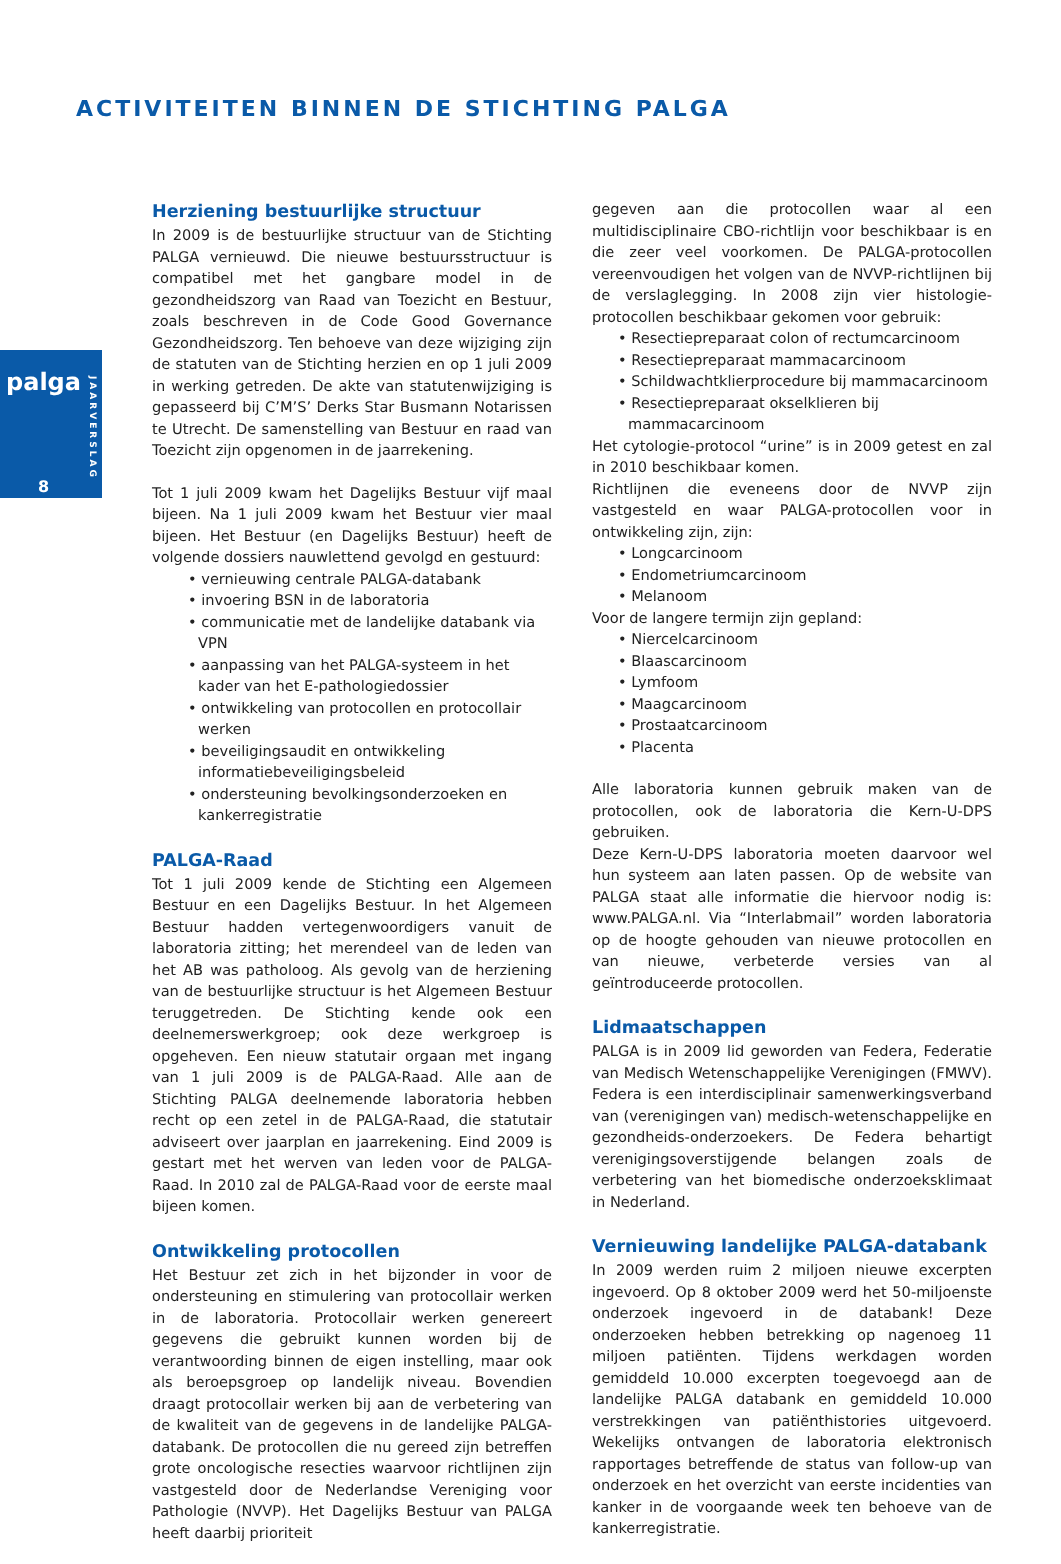ACTIVITEITEN BINNEN DE STICHTING PALGA
palga
JAARVERSLAG
8
Herziening bestuurlijke structuur
In 2009 is de bestuurlijke structuur van de Stichting PALGA vernieuwd. Die nieuwe bestuursstructuur is compatibel met het gangbare model in de gezondheidszorg van Raad van Toezicht en Bestuur, zoals beschreven in de Code Good Governance Gezondheidszorg. Ten behoeve van deze wijziging zijn de statuten van de Stichting herzien en op 1 juli 2009 in werking getreden. De akte van statutenwijziging is gepasseerd bij C’M’S’ Derks Star Busmann Notarissen te Utrecht. De samenstelling van Bestuur en raad van Toezicht zijn opgenomen in de jaarrekening.
Tot 1 juli 2009 kwam het Dagelijks Bestuur vijf maal bijeen. Na 1 juli 2009 kwam het Bestuur vier maal bijeen. Het Bestuur (en Dagelijks Bestuur) heeft de volgende dossiers nauwlettend gevolgd en gestuurd:
• vernieuwing centrale PALGA-databank
• invoering BSN in de laboratoria
• communicatie met de landelijke databank via VPN
• aanpassing van het PALGA-systeem in het kader van het E-pathologiedossier
• ontwikkeling van protocollen en protocollair werken
• beveiligingsaudit en ontwikkeling informatiebeveiligingsbeleid
• ondersteuning bevolkingsonderzoeken en kankerregistratie
PALGA-Raad
Tot 1 juli 2009 kende de Stichting een Algemeen Bestuur en een Dagelijks Bestuur. In het Algemeen Bestuur hadden vertegenwoordigers vanuit de laboratoria zitting; het merendeel van de leden van het AB was patholoog. Als gevolg van de herziening van de bestuurlijke structuur is het Algemeen Bestuur teruggetreden. De Stichting kende ook een deelnemerswerkgroep; ook deze werkgroep is opgeheven. Een nieuw statutair orgaan met ingang van 1 juli 2009 is de PALGA-Raad. Alle aan de Stichting PALGA deelnemende laboratoria hebben recht op een zetel in de PALGA-Raad, die statutair adviseert over jaarplan en jaarrekening. Eind 2009 is gestart met het werven van leden voor de PALGA-Raad. In 2010 zal de PALGA-Raad voor de eerste maal bijeen komen.
Ontwikkeling protocollen
Het Bestuur zet zich in het bijzonder in voor de ondersteuning en stimulering van protocollair werken in de laboratoria. Protocollair werken genereert gegevens die gebruikt kunnen worden bij de verantwoording binnen de eigen instelling, maar ook als beroepsgroep op landelijk niveau. Bovendien draagt protocollair werken bij aan de verbetering van de kwaliteit van de gegevens in de landelijke PALGA-databank. De protocollen die nu gereed zijn betreffen grote oncologische resecties waarvoor richtlijnen zijn vastgesteld door de Nederlandse Vereniging voor Pathologie (NVVP). Het Dagelijks Bestuur van PALGA heeft daarbij prioriteit
gegeven aan die protocollen waar al een multidisciplinaire CBO-richtlijn voor beschikbaar is en die zeer veel voorkomen. De PALGA-protocollen vereenvoudigen het volgen van de NVVP-richtlijnen bij de verslaglegging. In 2008 zijn vier histologie-protocollen beschikbaar gekomen voor gebruik:
• Resectiepreparaat colon of rectumcarcinoom
• Resectiepreparaat mammacarcinoom
• Schildwachtklierprocedure bij mammacarcinoom
• Resectiepreparaat okselklieren bij mammacarcinoom
Het cytologie-protocol “urine” is in 2009 getest en zal in 2010 beschikbaar komen.
Richtlijnen die eveneens door de NVVP zijn vastgesteld en waar PALGA-protocollen voor in ontwikkeling zijn, zijn:
• Longcarcinoom
• Endometriumcarcinoom
• Melanoom
Voor de langere termijn zijn gepland:
• Niercelcarcinoom
• Blaascarcinoom
• Lymfoom
• Maagcarcinoom
• Prostaatcarcinoom
• Placenta
Alle laboratoria kunnen gebruik maken van de protocollen, ook de laboratoria die Kern-U-DPS gebruiken.
Deze Kern-U-DPS laboratoria moeten daarvoor wel hun systeem aan laten passen. Op de website van PALGA staat alle informatie die hiervoor nodig is: www.PALGA.nl. Via “Interlabmail” worden laboratoria op de hoogte gehouden van nieuwe protocollen en van nieuwe, verbeterde versies van al geïntroduceerde protocollen.
Lidmaatschappen
PALGA is in 2009 lid geworden van Federa, Federatie van Medisch Wetenschappelijke Verenigingen (FMWV). Federa is een interdisciplinair samenwerkingsverband van (verenigingen van) medisch-wetenschappelijke en gezondheids-onderzoekers. De Federa behartigt verenigingsoverstijgende belangen zoals de verbetering van het biomedische onderzoeksklimaat in Nederland.
Vernieuwing landelijke PALGA-databank
In 2009 werden ruim 2 miljoen nieuwe excerpten ingevoerd. Op 8 oktober 2009 werd het 50-miljoenste onderzoek ingevoerd in de databank! Deze onderzoeken hebben betrekking op nagenoeg 11 miljoen patiënten. Tijdens werkdagen worden gemiddeld 10.000 excerpten toegevoegd aan de landelijke PALGA databank en gemiddeld 10.000 verstrekkingen van patiënthistories uitgevoerd. Wekelijks ontvangen de laboratoria elektronisch rapportages betreffende de status van follow-up van onderzoek en het overzicht van eerste incidenties van kanker in de voorgaande week ten behoeve van de kankerregistratie.